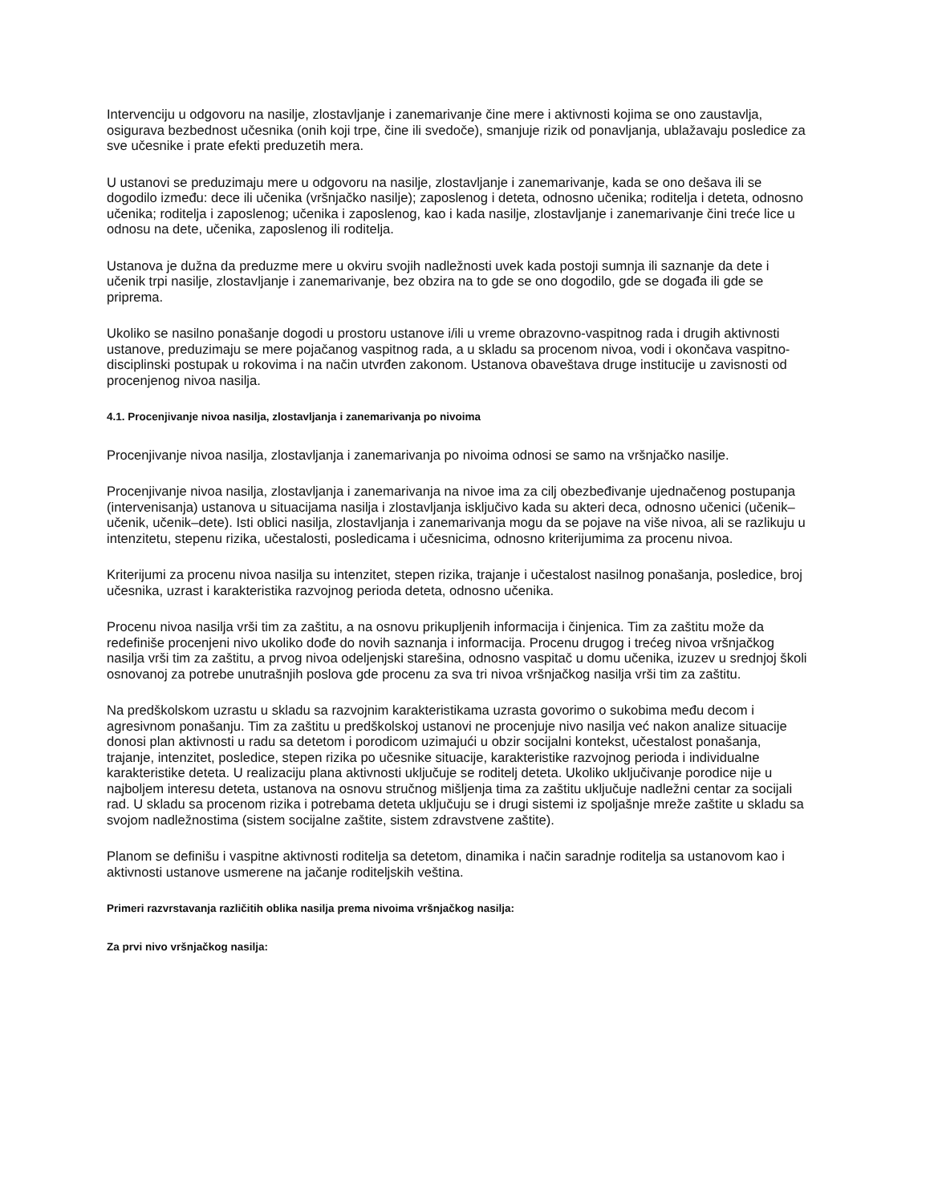Intervenciju u odgovoru na nasilje, zlostavljanje i zanemarivanje čine mere i aktivnosti kojima se ono zaustavlja, osigurava bezbednost učesnika (onih koji trpe, čine ili svedoče), smanjuje rizik od ponavljanja, ublažavaju posledice za sve učesnike i prate efekti preduzetih mera.
U ustanovi se preduzimaju mere u odgovoru na nasilje, zlostavljanje i zanemarivanje, kada se ono dešava ili se dogodilo između: dece ili učenika (vršnjačko nasilje); zaposlenog i deteta, odnosno učenika; roditelja i deteta, odnosno učenika; roditelja i zaposlenog; učenika i zaposlenog, kao i kada nasilje, zlostavljanje i zanemarivanje čini treće lice u odnosu na dete, učenika, zaposlenog ili roditelja.
Ustanova je dužna da preduzme mere u okviru svojih nadležnosti uvek kada postoji sumnja ili saznanje da dete i učenik trpi nasilje, zlostavljanje i zanemarivanje, bez obzira na to gde se ono dogodilo, gde se događa ili gde se priprema.
Ukoliko se nasilno ponašanje dogodi u prostoru ustanove i/ili u vreme obrazovno-vaspitnog rada i drugih aktivnosti ustanove, preduzimaju se mere pojačanog vaspitnog rada, a u skladu sa procenom nivoa, vodi i okončava vaspitno-disciplinski postupak u rokovima i na način utvrđen zakonom. Ustanova obaveštava druge institucije u zavisnosti od procenjenog nivoa nasilja.
4.1. Procenjivanje nivoa nasilja, zlostavljanja i zanemarivanja po nivoima
Procenjivanje nivoa nasilja, zlostavljanja i zanemarivanja po nivoima odnosi se samo na vršnjačko nasilje.
Procenjivanje nivoa nasilja, zlostavljanja i zanemarivanja na nivoe ima za cilj obezbeđivanje ujednačenog postupanja (intervenisanja) ustanova u situacijama nasilja i zlostavljanja isključivo kada su akteri deca, odnosno učenici (učenik–učenik, učenik–dete). Isti oblici nasilja, zlostavljanja i zanemarivanja mogu da se pojave na više nivoa, ali se razlikuju u intenzitetu, stepenu rizika, učestalosti, posledicama i učesnicima, odnosno kriterijumima za procenu nivoa.
Kriterijumi za procenu nivoa nasilja su intenzitet, stepen rizika, trajanje i učestalost nasilnog ponašanja, posledice, broj učesnika, uzrast i karakteristika razvojnog perioda deteta, odnosno učenika.
Procenu nivoa nasilja vrši tim za zaštitu, a na osnovu prikupljenih informacija i činjenica. Tim za zaštitu može da redefiniše procenjeni nivo ukoliko dođe do novih saznanja i informacija. Procenu drugog i trećeg nivoa vršnjačkog nasilja vrši tim za zaštitu, a prvog nivoa odeljenjski starešina, odnosno vaspitač u domu učenika, izuzev u srednjoj školi osnovanoj za potrebe unutrašnjih poslova gde procenu za sva tri nivoa vršnjačkog nasilja vrši tim za zaštitu.
Na predškolskom uzrastu u skladu sa razvojnim karakteristikama uzrasta govorimo o sukobima među decom i agresivnom ponašanju. Tim za zaštitu u predškolskoj ustanovi ne procenjuje nivo nasilja već nakon analize situacije donosi plan aktivnosti u radu sa detetom i porodicom uzimajući u obzir socijalni kontekst, učestalost ponašanja, trajanje, intenzitet, posledice, stepen rizika po učesnike situacije, karakteristike razvojnog perioda i individualne karakteristike deteta. U realizaciju plana aktivnosti uključuje se roditelj deteta. Ukoliko uključivanje porodice nije u najboljem interesu deteta, ustanova na osnovu stručnog mišljenja tima za zaštitu uključuje nadležni centar za socijali rad. U skladu sa procenom rizika i potrebama deteta uključuju se i drugi sistemi iz spoljašnje mreže zaštite u skladu sa svojom nadležnostima (sistem socijalne zaštite, sistem zdravstvene zaštite).
Planom se definišu i vaspitne aktivnosti roditelja sa detetom, dinamika i način saradnje roditelja sa ustanovom kao i aktivnosti ustanove usmerene na jačanje roditeljskih veština.
Primeri razvrstavanja različitih oblika nasilja prema nivoima vršnjačkog nasilja:
Za prvi nivo vršnjačkog nasilja: